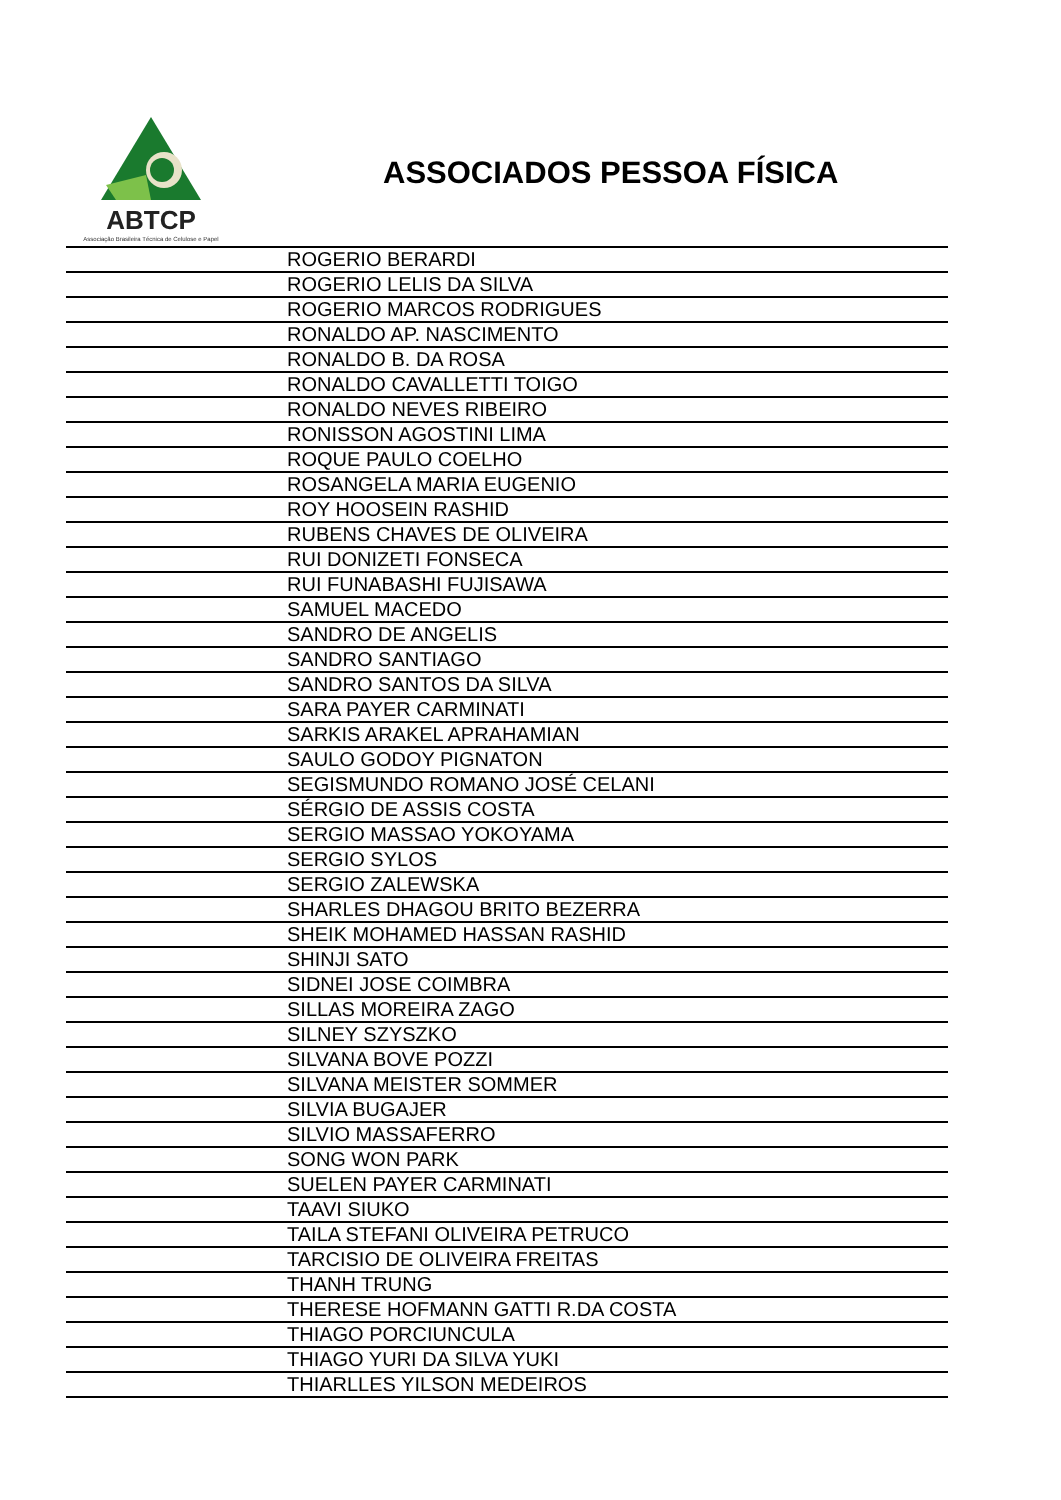ABTCP
Associação Brasileira Técnica de Celulose e Papel
ASSOCIADOS PESSOA FÍSICA
| | ROGERIO BERARDI |
| | ROGERIO LELIS DA SILVA |
| | ROGERIO MARCOS RODRIGUES |
| | RONALDO AP. NASCIMENTO |
| | RONALDO B. DA ROSA |
| | RONALDO CAVALLETTI TOIGO |
| | RONALDO NEVES RIBEIRO |
| | RONISSON AGOSTINI LIMA |
| | ROQUE PAULO COELHO |
| | ROSANGELA MARIA EUGENIO |
| | ROY HOOSEIN RASHID |
| | RUBENS CHAVES DE OLIVEIRA |
| | RUI DONIZETI FONSECA |
| | RUI FUNABASHI FUJISAWA |
| | SAMUEL MACEDO |
| | SANDRO DE ANGELIS |
| | SANDRO SANTIAGO |
| | SANDRO SANTOS DA SILVA |
| | SARA PAYER CARMINATI |
| | SARKIS ARAKEL APRAHAMIAN |
| | SAULO GODOY PIGNATON |
| | SEGISMUNDO ROMANO JOSÉ CELANI |
| | SÉRGIO DE ASSIS COSTA |
| | SERGIO MASSAO YOKOYAMA |
| | SERGIO SYLOS |
| | SERGIO ZALEWSKA |
| | SHARLES DHAGOU BRITO BEZERRA |
| | SHEIK MOHAMED HASSAN RASHID |
| | SHINJI SATO |
| | SIDNEI JOSE COIMBRA |
| | SILLAS MOREIRA ZAGO |
| | SILNEY SZYSZKO |
| | SILVANA BOVE POZZI |
| | SILVANA MEISTER SOMMER |
| | SILVIA BUGAJER |
| | SILVIO MASSAFERRO |
| | SONG WON PARK |
| | SUELEN PAYER CARMINATI |
| | TAAVI SIUKO |
| | TAILA STEFANI OLIVEIRA PETRUCO |
| | TARCISIO DE OLIVEIRA FREITAS |
| | THANH TRUNG |
| | THERESE HOFMANN GATTI R.DA COSTA |
| | THIAGO PORCIUNCULA |
| | THIAGO YURI DA SILVA YUKI |
| | THIARLLES YILSON MEDEIROS |